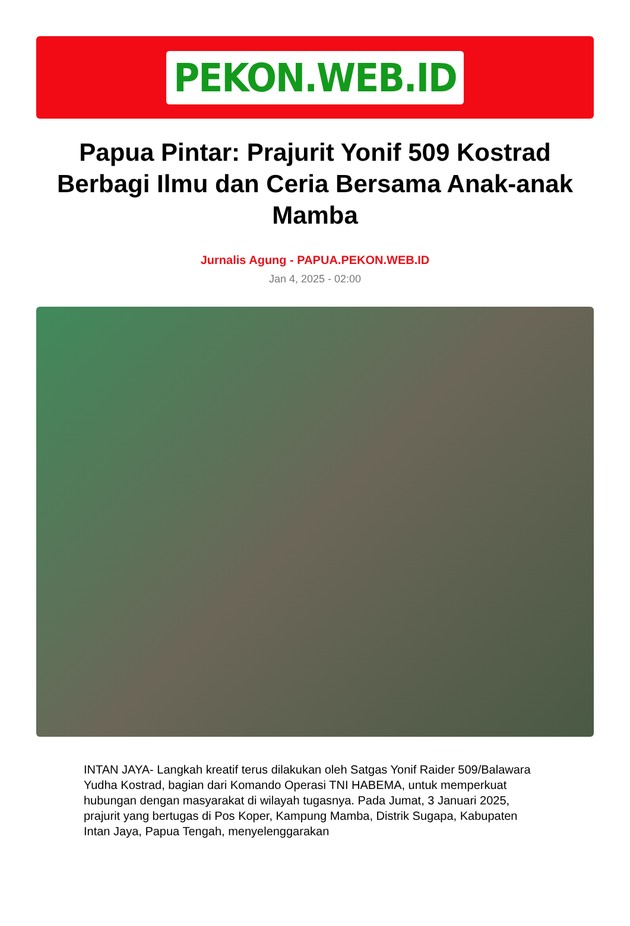PEKON.WEB.ID
Papua Pintar: Prajurit Yonif 509 Kostrad Berbagi Ilmu dan Ceria Bersama Anak-anak Mamba
Jurnalis Agung - PAPUA.PEKON.WEB.ID
Jan 4, 2025 - 02:00
INTAN JAYA- Langkah kreatif terus dilakukan oleh Satgas Yonif Raider 509/Balawara Yudha Kostrad, bagian dari Komando Operasi TNI HABEMA, untuk memperkuat hubungan dengan masyarakat di wilayah tugasnya. Pada Jumat, 3 Januari 2025, prajurit yang bertugas di Pos Koper, Kampung Mamba, Distrik Sugapa, Kabupaten Intan Jaya, Papua Tengah, menyelenggarakan